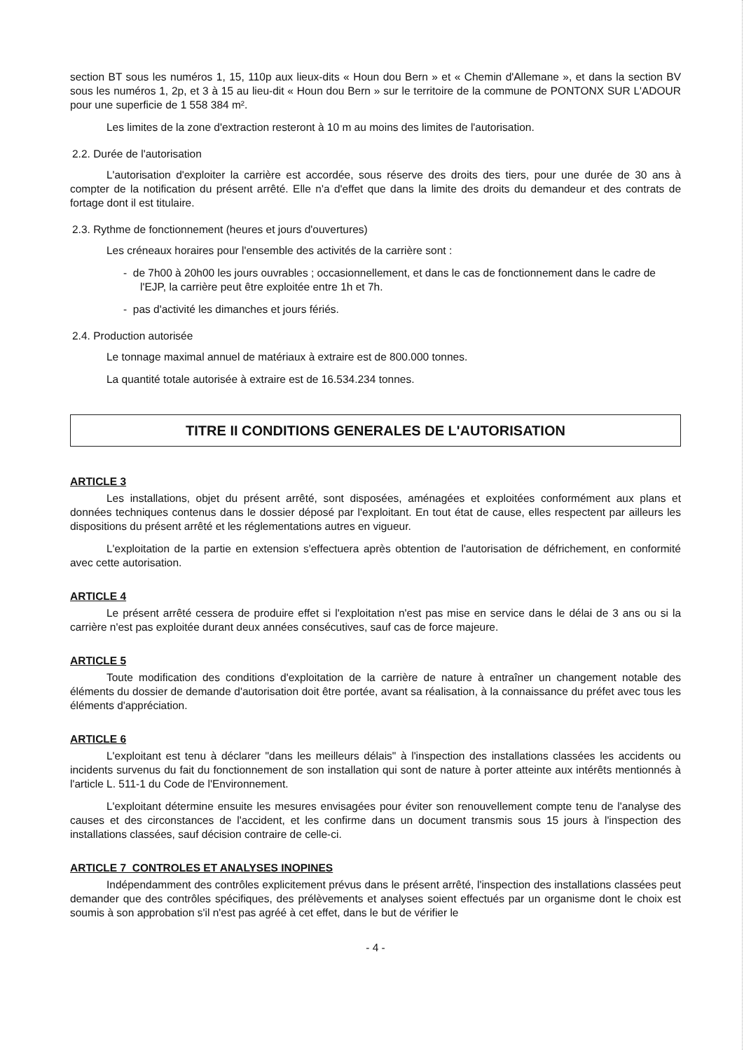section BT sous les numéros 1, 15, 110p aux lieux-dits « Houn dou Bern » et « Chemin d'Allemane », et dans la section BV sous les numéros 1, 2p, et 3 à 15 au lieu-dit « Houn dou Bern » sur le territoire de la commune de PONTONX SUR L'ADOUR pour une superficie de 1 558 384 m².
Les limites de la zone d'extraction resteront à 10 m au moins des limites de l'autorisation.
2.2. Durée de l'autorisation
L'autorisation d'exploiter la carrière est accordée, sous réserve des droits des tiers, pour une durée de 30 ans à compter de la notification du présent arrêté. Elle n'a d'effet que dans la limite des droits du demandeur et des contrats de fortage dont il est titulaire.
2.3. Rythme de fonctionnement (heures et jours d'ouvertures)
Les créneaux horaires pour l'ensemble des activités de la carrière sont :
- de 7h00 à 20h00 les jours ouvrables ; occasionnellement, et dans le cas de fonctionnement dans le cadre de l'EJP, la carrière peut être exploitée entre 1h et 7h.
- pas d'activité les dimanches et jours fériés.
2.4. Production autorisée
Le tonnage maximal annuel de matériaux à extraire est de 800.000 tonnes.
La quantité totale autorisée à extraire est de 16.534.234 tonnes.
TITRE II CONDITIONS GENERALES DE L'AUTORISATION
ARTICLE 3
Les installations, objet du présent arrêté, sont disposées, aménagées et exploitées conformément aux plans et données techniques contenus dans le dossier déposé par l'exploitant. En tout état de cause, elles respectent par ailleurs les dispositions du présent arrêté et les réglementations autres en vigueur.
L'exploitation de la partie en extension s'effectuera après obtention de l'autorisation de défrichement, en conformité avec cette autorisation.
ARTICLE 4
Le présent arrêté cessera de produire effet si l'exploitation n'est pas mise en service dans le délai de 3 ans ou si la carrière n'est pas exploitée durant deux années consécutives, sauf cas de force majeure.
ARTICLE 5
Toute modification des conditions d'exploitation de la carrière de nature à entraîner un changement notable des éléments du dossier de demande d'autorisation doit être portée, avant sa réalisation, à la connaissance du préfet avec tous les éléments d'appréciation.
ARTICLE 6
L'exploitant est tenu à déclarer "dans les meilleurs délais" à l'inspection des installations classées les accidents ou incidents survenus du fait du fonctionnement de son installation qui sont de nature à porter atteinte aux intérêts mentionnés à l'article L. 511-1 du Code de l'Environnement.
L'exploitant détermine ensuite les mesures envisagées pour éviter son renouvellement compte tenu de l'analyse des causes et des circonstances de l'accident, et les confirme dans un document transmis sous 15 jours à l'inspection des installations classées, sauf décision contraire de celle-ci.
ARTICLE 7 CONTROLES ET ANALYSES INOPINES
Indépendamment des contrôles explicitement prévus dans le présent arrêté, l'inspection des installations classées peut demander que des contrôles spécifiques, des prélèvements et analyses soient effectués par un organisme dont le choix est soumis à son approbation s'il n'est pas agréé à cet effet, dans le but de vérifier le
- 4 -